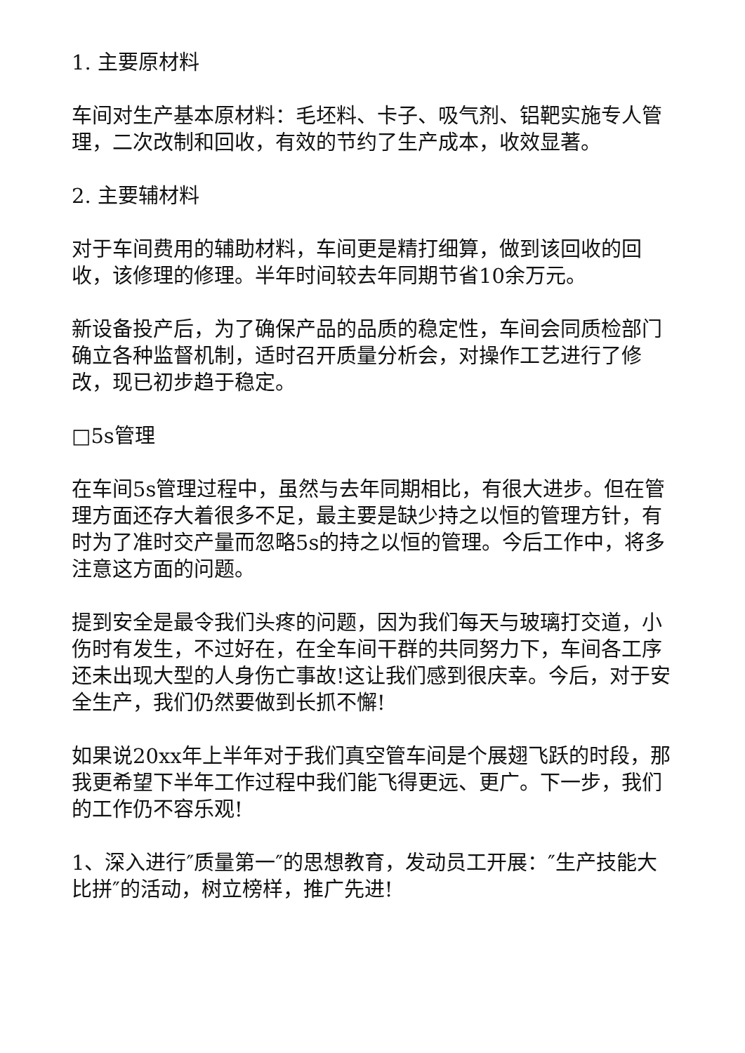1. 主要原材料
车间对生产基本原材料：毛坯料、卡子、吸气剂、铝靶实施专人管理，二次改制和回收，有效的节约了生产成本，收效显著。
2. 主要辅材料
对于车间费用的辅助材料，车间更是精打细算，做到该回收的回收，该修理的修理。半年时间较去年同期节省10余万元。
新设备投产后，为了确保产品的品质的稳定性，车间会同质检部门确立各种监督机制，适时召开质量分析会，对操作工艺进行了修改，现已初步趋于稳定。
□5s管理
在车间5s管理过程中，虽然与去年同期相比，有很大进步。但在管理方面还存大着很多不足，最主要是缺少持之以恒的管理方针，有时为了准时交产量而忽略5s的持之以恒的管理。今后工作中，将多注意这方面的问题。
提到安全是最令我们头疼的问题，因为我们每天与玻璃打交道，小伤时有发生，不过好在，在全车间干群的共同努力下，车间各工序还未出现大型的人身伤亡事故!这让我们感到很庆幸。今后，对于安全生产，我们仍然要做到长抓不懈!
如果说20xx年上半年对于我们真空管车间是个展翅飞跃的时段，那我更希望下半年工作过程中我们能飞得更远、更广。下一步，我们的工作仍不容乐观!
1、深入进行″质量第一″的思想教育，发动员工开展：″生产技能大比拼″的活动，树立榜样，推广先进!